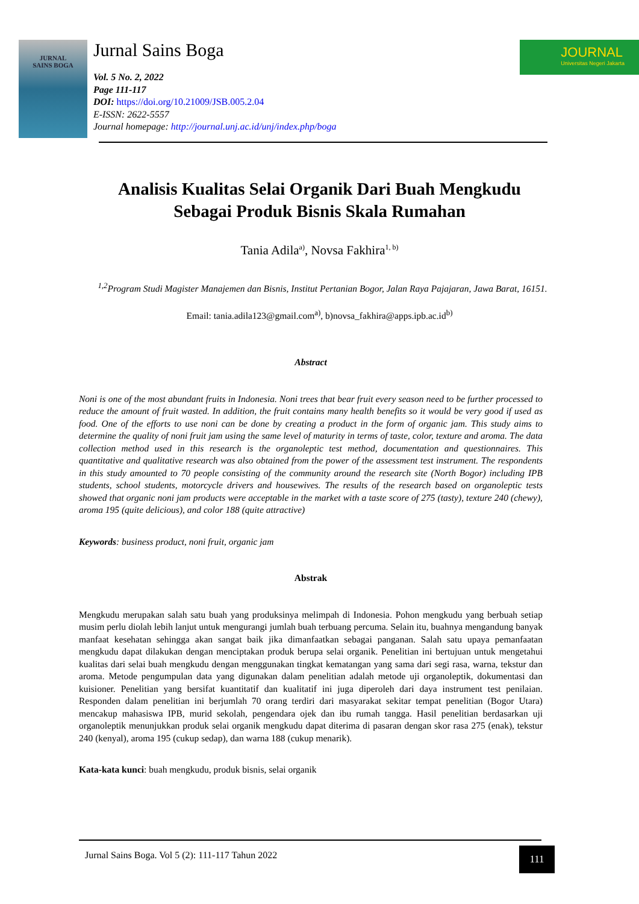JURNAL
SAINS BOGA
Jurnal Sains Boga
Vol. 5 No. 2, 2022
Page 111-117
DOI: https://doi.org/10.21009/JSB.005.2.04
E-ISSN: 2622-5557
Journal homepage: http://journal.unj.ac.id/unj/index.php/boga
JOURNAL
Universitas Negeri Jakarta
Analisis Kualitas Selai Organik Dari Buah Mengkudu
Sebagai Produk Bisnis Skala Rumahan
Tania Adila<sup>a)</sup>, Novsa Fakhira<sup>1, b)</sup>
<sup>1,2</sup>Program Studi Magister Manajemen dan Bisnis, Institut Pertanian Bogor, Jalan Raya Pajajaran, Jawa Barat, 16151.
Email: tania.adila123@gmail.com<sup>a)</sup>, b)novsa_fakhira@apps.ipb.ac.id<sup>b)</sup>
Abstract
Noni is one of the most abundant fruits in Indonesia. Noni trees that bear fruit every season need to be further processed to reduce the amount of fruit wasted. In addition, the fruit contains many health benefits so it would be very good if used as food. One of the efforts to use noni can be done by creating a product in the form of organic jam. This study aims to determine the quality of noni fruit jam using the same level of maturity in terms of taste, color, texture and aroma. The data collection method used in this research is the organoleptic test method, documentation and questionnaires. This quantitative and qualitative research was also obtained from the power of the assessment test instrument. The respondents in this study amounted to 70 people consisting of the community around the research site (North Bogor) including IPB students, school students, motorcycle drivers and housewives. The results of the research based on organoleptic tests showed that organic noni jam products were acceptable in the market with a taste score of 275 (tasty), texture 240 (chewy), aroma 195 (quite delicious), and color 188 (quite attractive)
Keywords: business product, noni fruit, organic jam
Abstrak
Mengkudu merupakan salah satu buah yang produksinya melimpah di Indonesia. Pohon mengkudu yang berbuah setiap musim perlu diolah lebih lanjut untuk mengurangi jumlah buah terbuang percuma. Selain itu, buahnya mengandung banyak manfaat kesehatan sehingga akan sangat baik jika dimanfaatkan sebagai panganan. Salah satu upaya pemanfaatan mengkudu dapat dilakukan dengan menciptakan produk berupa selai organik. Penelitian ini bertujuan untuk mengetahui kualitas dari selai buah mengkudu dengan menggunakan tingkat kematangan yang sama dari segi rasa, warna, tekstur dan aroma. Metode pengumpulan data yang digunakan dalam penelitian adalah metode uji organoleptik, dokumentasi dan kuisioner. Penelitian yang bersifat kuantitatif dan kualitatif ini juga diperoleh dari daya instrument test penilaian. Responden dalam penelitian ini berjumlah 70 orang terdiri dari masyarakat sekitar tempat penelitian (Bogor Utara) mencakup mahasiswa IPB, murid sekolah, pengendara ojek dan ibu rumah tangga. Hasil penelitian berdasarkan uji organoleptik menunjukkan produk selai organik mengkudu dapat diterima di pasaran dengan skor rasa 275 (enak), tekstur 240 (kenyal), aroma 195 (cukup sedap), dan warna 188 (cukup menarik).
Kata-kata kunci: buah mengkudu, produk bisnis, selai organik
Jurnal Sains Boga. Vol 5 (2): 111-117 Tahun 2022
111